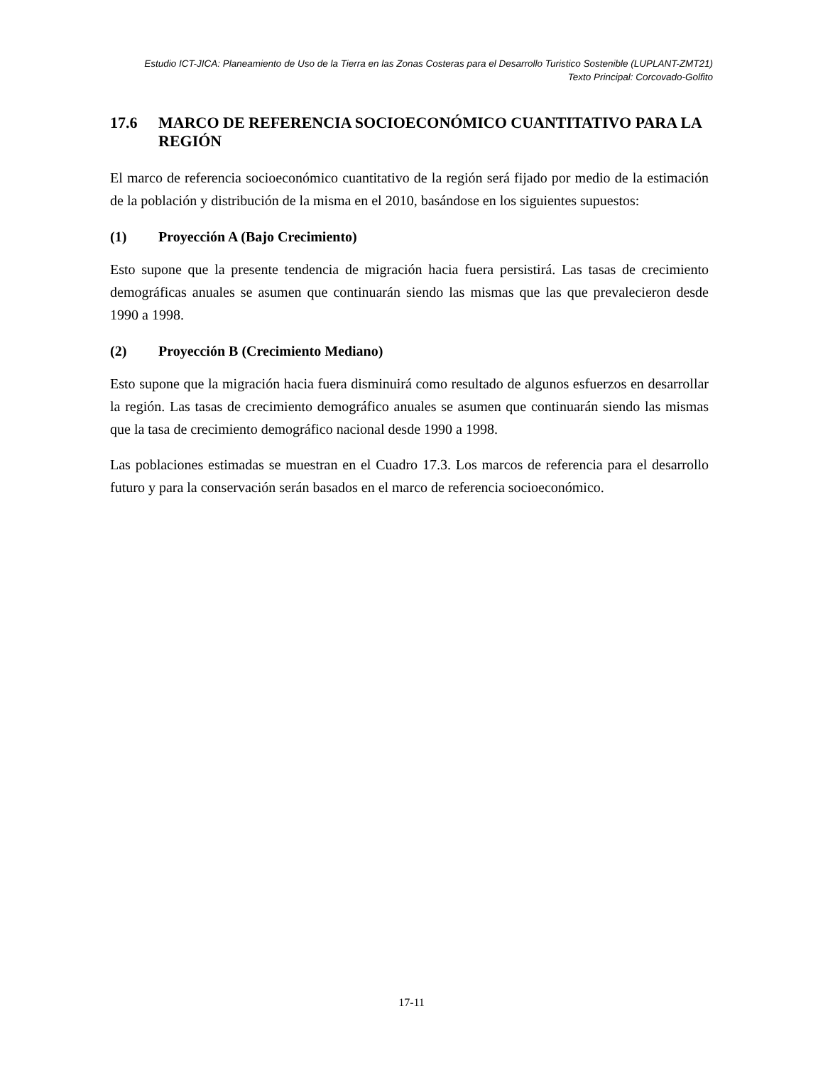Estudio ICT-JICA: Planeamiento de Uso de la Tierra en las Zonas Costeras para el Desarrollo Turistico Sostenible (LUPLANT-ZMT21)
Texto Principal: Corcovado-Golfito
17.6 MARCO DE REFERENCIA SOCIOECONÓMICO CUANTITATIVO PARA LA REGIÓN
El marco de referencia socioeconómico cuantitativo de la región será fijado por medio de la estimación de la población y distribución de la misma en el 2010, basándose en los siguientes supuestos:
(1) Proyección A (Bajo Crecimiento)
Esto supone que la presente tendencia de migración hacia fuera persistirá. Las tasas de crecimiento demográficas anuales se asumen que continuarán siendo las mismas que las que prevalecieron desde 1990 a 1998.
(2) Proyección B (Crecimiento Mediano)
Esto supone que la migración hacia fuera disminuirá como resultado de algunos esfuerzos en desarrollar la región. Las tasas de crecimiento demográfico anuales se asumen que continuarán siendo las mismas que la tasa de crecimiento demográfico nacional desde 1990 a 1998.
Las poblaciones estimadas se muestran en el Cuadro 17.3. Los marcos de referencia para el desarrollo futuro y para la conservación serán basados en el marco de referencia socioeconómico.
17-11